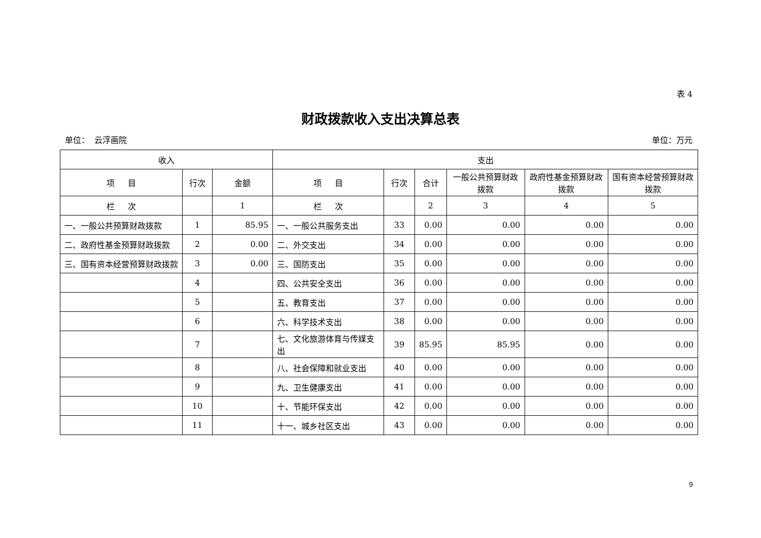表 4
财政拨款收入支出决算总表
单位： 云浮画院 单位：万元
| 收入 | | | 支出 | | | | | |
| --- | --- | --- | --- | --- | --- | --- | --- | --- |
| 项 目 | 行次 | 金额 | 项 目 | 行次 | 合计 | 一般公共预算财政拨款 | 政府性基金预算财政拨款 | 国有资本经营预算财政拨款 |
| 栏 次 | | 1 | 栏 次 | | 2 | 3 | 4 | 5 |
| 一、一般公共预算财政拨款 | 1 | 85.95 | 一、一般公共服务支出 | 33 | 0.00 | 0.00 | 0.00 | 0.00 |
| 二、政府性基金预算财政拨款 | 2 | 0.00 | 二、外交支出 | 34 | 0.00 | 0.00 | 0.00 | 0.00 |
| 三、国有资本经营预算财政拨款 | 3 | 0.00 | 三、国防支出 | 35 | 0.00 | 0.00 | 0.00 | 0.00 |
| | 4 | | 四、公共安全支出 | 36 | 0.00 | 0.00 | 0.00 | 0.00 |
| | 5 | | 五、教育支出 | 37 | 0.00 | 0.00 | 0.00 | 0.00 |
| | 6 | | 六、科学技术支出 | 38 | 0.00 | 0.00 | 0.00 | 0.00 |
| | 7 | | 七、文化旅游体育与传媒支出 | 39 | 85.95 | 85.95 | 0.00 | 0.00 |
| | 8 | | 八、社会保障和就业支出 | 40 | 0.00 | 0.00 | 0.00 | 0.00 |
| | 9 | | 九、卫生健康支出 | 41 | 0.00 | 0.00 | 0.00 | 0.00 |
| | 10 | | 十、节能环保支出 | 42 | 0.00 | 0.00 | 0.00 | 0.00 |
| | 11 | | 十一、城乡社区支出 | 43 | 0.00 | 0.00 | 0.00 | 0.00 |
9